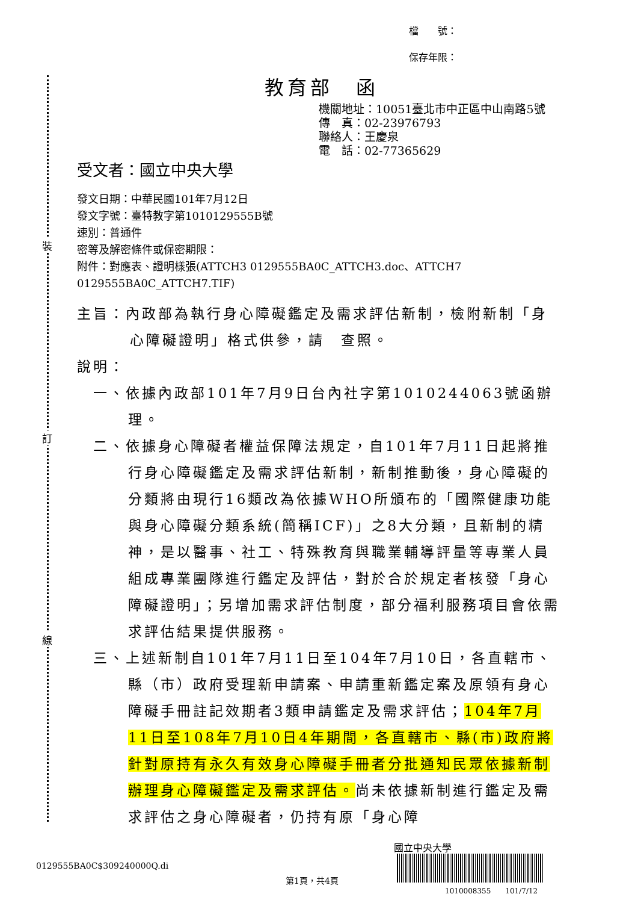裝
訂
線
檔　　號：
保存年限：
教育部　函
機關地址：10051臺北市中正區中山南路5號
傳　真：02-23976793
聯絡人：王慶泉
電　話：02-77365629
受文者：國立中央大學
發文日期：中華民國101年7月12日
發文字號：臺特教字第1010129555B號
速別：普通件
密等及解密條件或保密期限：
附件：對應表、證明樣張(ATTCH3 0129555BA0C_ATTCH3.doc、ATTCH7 0129555BA0C_ATTCH7.TIF)
主旨：內政部為執行身心障礙鑑定及需求評估新制，檢附新制「身心障礙證明」格式供參，請　查照。
說明：
一、依據內政部101年7月9日台內社字第1010244063號函辦理。
二、依據身心障礙者權益保障法規定，自101年7月11日起將推行身心障礙鑑定及需求評估新制，新制推動後，身心障礙的分類將由現行16類改為依據WHO所頒布的「國際健康功能與身心障礙分類系統(簡稱ICF)」之8大分類，且新制的精神，是以醫事、社工、特殊教育與職業輔導評量等專業人員組成專業團隊進行鑑定及評估，對於合於規定者核發「身心障礙證明」；另增加需求評估制度，部分福利服務項目會依需求評估結果提供服務。
三、上述新制自101年7月11日至104年7月10日，各直轄市、縣（市）政府受理新申請案、申請重新鑑定案及原領有身心障礙手冊註記效期者3類申請鑑定及需求評估；104年7月11日至108年7月10日4年期間，各直轄市、縣(市)政府將針對原持有永久有效身心障礙手冊者分批通知民眾依據新制辦理身心障礙鑑定及需求評估。尚未依據新制進行鑑定及需求評估之身心障礙者，仍持有原「身心障
0129555BA0C$309240000Q.di
第1頁，共4頁
國立中央大學
1010008355　　101/7/12